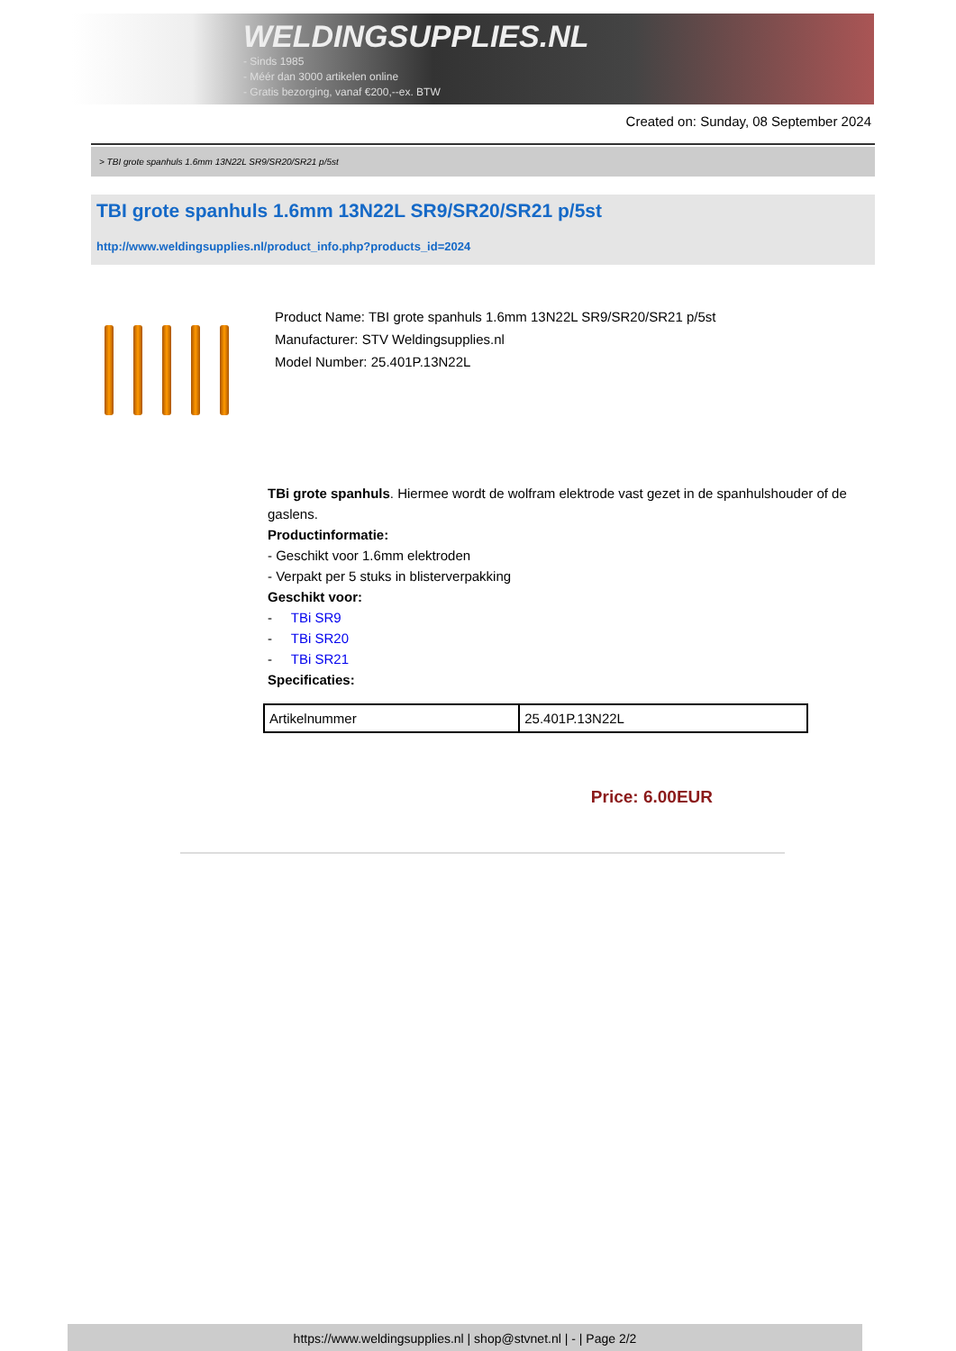WELDINGSUPPLIES.NL
- Sinds 1985
- Méér dan 3000 artikelen online
- Gratis bezorging, vanaf €200,--ex. BTW
Created on: Sunday, 08 September 2024
> TBI grote spanhuls 1.6mm 13N22L SR9/SR20/SR21 p/5st
TBI grote spanhuls 1.6mm 13N22L SR9/SR20/SR21 p/5st
http://www.weldingsupplies.nl/product_info.php?products_id=2024
Product Name: TBI grote spanhuls 1.6mm 13N22L SR9/SR20/SR21 p/5st
Manufacturer: STV Weldingsupplies.nl
Model Number: 25.401P.13N22L
TBi grote spanhuls. Hiermee wordt de wolfram elektrode vast gezet in de spanhulshouder of de gaslens.
Productinformatie:
- Geschikt voor 1.6mm elektroden
- Verpakt per 5 stuks in blisterverpakking
Geschikt voor:
- TBi SR9
- TBi SR20
- TBi SR21
Specificaties:
| Artikelnummer | 25.401P.13N22L |
Price: 6.00EUR
https://www.weldingsupplies.nl | shop@stvnet.nl | - | Page 2/2